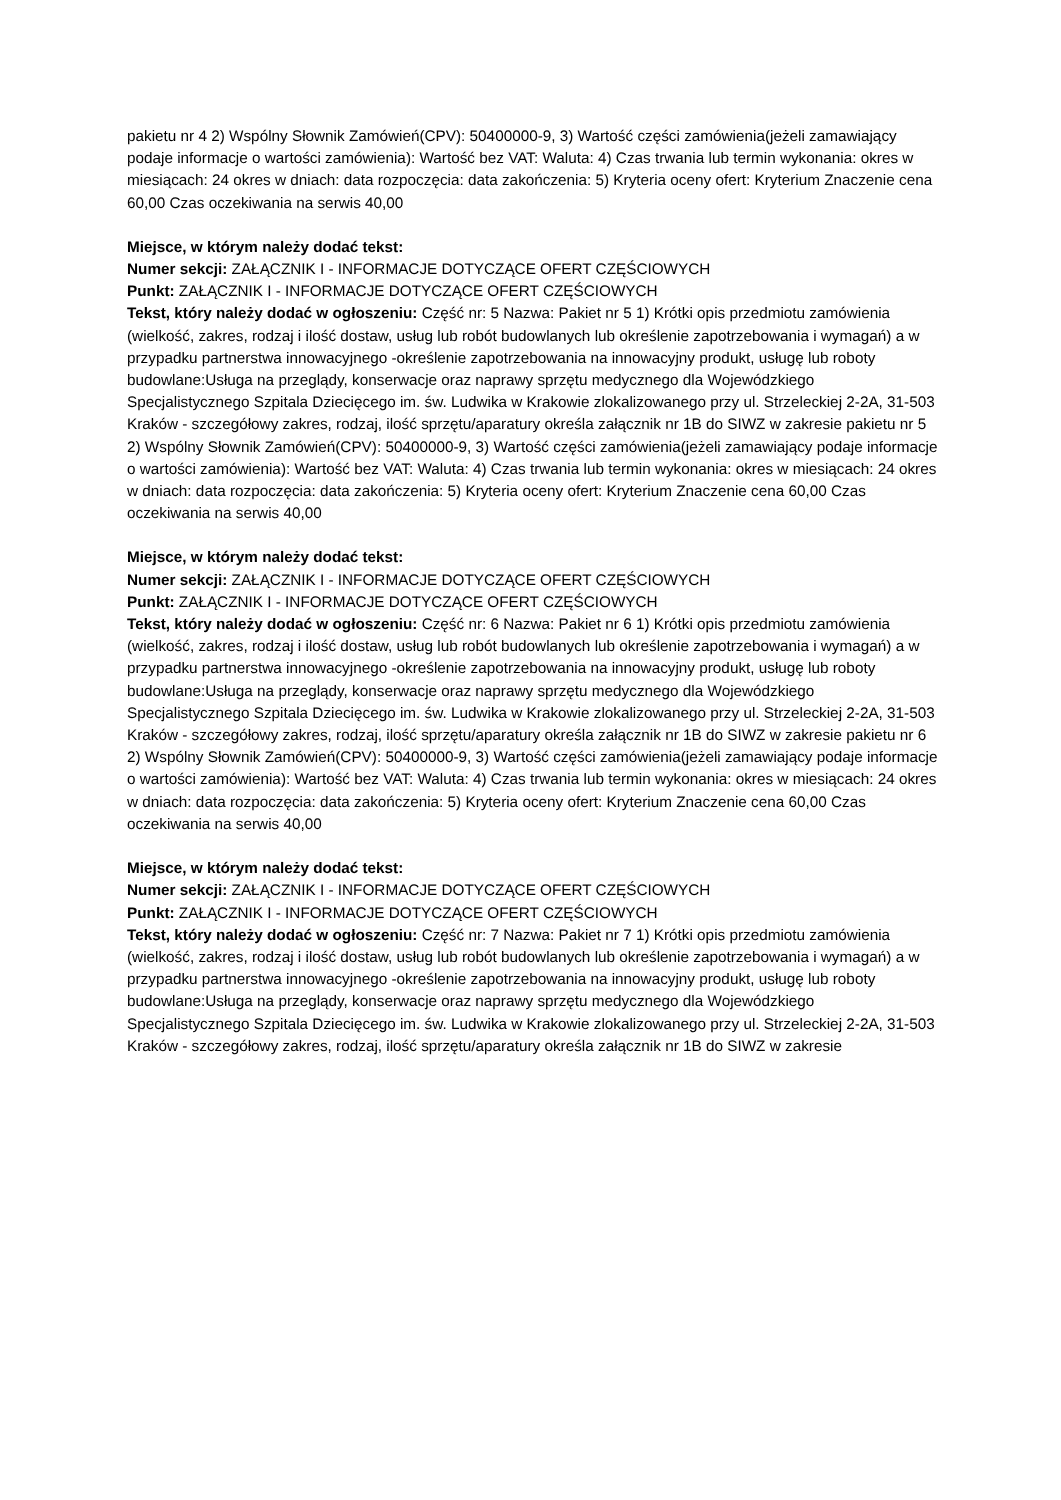pakietu nr 4 2) Wspólny Słownik Zamówień(CPV): 50400000-9, 3) Wartość części zamówienia(jeżeli zamawiający podaje informacje o wartości zamówienia): Wartość bez VAT: Waluta: 4) Czas trwania lub termin wykonania: okres w miesiącach: 24 okres w dniach: data rozpoczęcia: data zakończenia: 5) Kryteria oceny ofert: Kryterium Znaczenie cena 60,00 Czas oczekiwania na serwis 40,00
Miejsce, w którym należy dodać tekst:
Numer sekcji: ZAŁĄCZNIK I - INFORMACJE DOTYCZĄCE OFERT CZĘŚCIOWYCH
Punkt: ZAŁĄCZNIK I - INFORMACJE DOTYCZĄCE OFERT CZĘŚCIOWYCH
Tekst, który należy dodać w ogłoszeniu: Część nr: 5 Nazwa: Pakiet nr 5 1) Krótki opis przedmiotu zamówienia (wielkość, zakres, rodzaj i ilość dostaw, usług lub robót budowlanych lub określenie zapotrzebowania i wymagań) a w przypadku partnerstwa innowacyjnego -określenie zapotrzebowania na innowacyjny produkt, usługę lub roboty budowlane:Usługa na przeglądy, konserwacje oraz naprawy sprzętu medycznego dla Wojewódzkiego Specjalistycznego Szpitala Dziecięcego im. św. Ludwika w Krakowie zlokalizowanego przy ul. Strzeleckiej 2-2A, 31-503 Kraków - szczegółowy zakres, rodzaj, ilość sprzętu/aparatury określa załącznik nr 1B do SIWZ w zakresie pakietu nr 5 2) Wspólny Słownik Zamówień(CPV): 50400000-9, 3) Wartość części zamówienia(jeżeli zamawiający podaje informacje o wartości zamówienia): Wartość bez VAT: Waluta: 4) Czas trwania lub termin wykonania: okres w miesiącach: 24 okres w dniach: data rozpoczęcia: data zakończenia: 5) Kryteria oceny ofert: Kryterium Znaczenie cena 60,00 Czas oczekiwania na serwis 40,00
Miejsce, w którym należy dodać tekst:
Numer sekcji: ZAŁĄCZNIK I - INFORMACJE DOTYCZĄCE OFERT CZĘŚCIOWYCH
Punkt: ZAŁĄCZNIK I - INFORMACJE DOTYCZĄCE OFERT CZĘŚCIOWYCH
Tekst, który należy dodać w ogłoszeniu: Część nr: 6 Nazwa: Pakiet nr 6 1) Krótki opis przedmiotu zamówienia (wielkość, zakres, rodzaj i ilość dostaw, usług lub robót budowlanych lub określenie zapotrzebowania i wymagań) a w przypadku partnerstwa innowacyjnego -określenie zapotrzebowania na innowacyjny produkt, usługę lub roboty budowlane:Usługa na przeglądy, konserwacje oraz naprawy sprzętu medycznego dla Wojewódzkiego Specjalistycznego Szpitala Dziecięcego im. św. Ludwika w Krakowie zlokalizowanego przy ul. Strzeleckiej 2-2A, 31-503 Kraków - szczegółowy zakres, rodzaj, ilość sprzętu/aparatury określa załącznik nr 1B do SIWZ w zakresie pakietu nr 6 2) Wspólny Słownik Zamówień(CPV): 50400000-9, 3) Wartość części zamówienia(jeżeli zamawiający podaje informacje o wartości zamówienia): Wartość bez VAT: Waluta: 4) Czas trwania lub termin wykonania: okres w miesiącach: 24 okres w dniach: data rozpoczęcia: data zakończenia: 5) Kryteria oceny ofert: Kryterium Znaczenie cena 60,00 Czas oczekiwania na serwis 40,00
Miejsce, w którym należy dodać tekst:
Numer sekcji: ZAŁĄCZNIK I - INFORMACJE DOTYCZĄCE OFERT CZĘŚCIOWYCH
Punkt: ZAŁĄCZNIK I - INFORMACJE DOTYCZĄCE OFERT CZĘŚCIOWYCH
Tekst, który należy dodać w ogłoszeniu: Część nr: 7 Nazwa: Pakiet nr 7 1) Krótki opis przedmiotu zamówienia (wielkość, zakres, rodzaj i ilość dostaw, usług lub robót budowlanych lub określenie zapotrzebowania i wymagań) a w przypadku partnerstwa innowacyjnego -określenie zapotrzebowania na innowacyjny produkt, usługę lub roboty budowlane:Usługa na przeglądy, konserwacje oraz naprawy sprzętu medycznego dla Wojewódzkiego Specjalistycznego Szpitala Dziecięcego im. św. Ludwika w Krakowie zlokalizowanego przy ul. Strzeleckiej 2-2A, 31-503 Kraków - szczegółowy zakres, rodzaj, ilość sprzętu/aparatury określa załącznik nr 1B do SIWZ w zakresie